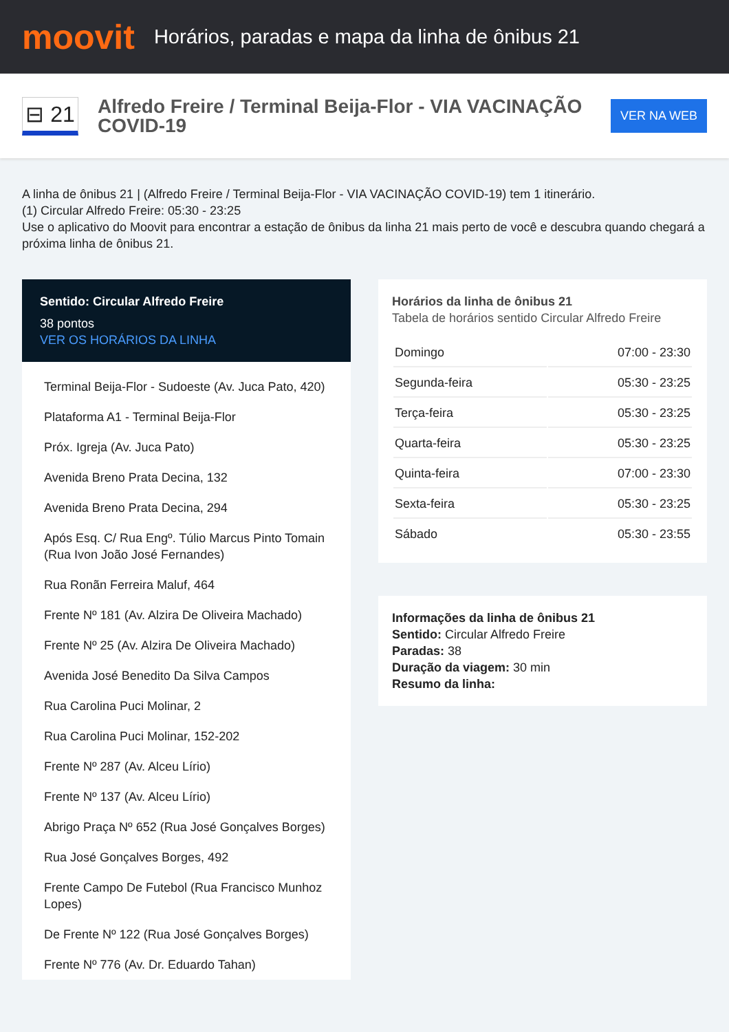moovit
Horários, paradas e mapa da linha de ônibus 21
⊟ 21
Alfredo Freire / Terminal Beija-Flor - VIA VACINAÇÃO COVID-19
VER NA WEB
A linha de ônibus 21 | (Alfredo Freire / Terminal Beija-Flor - VIA VACINAÇÃO COVID-19) tem 1 itinerário.
(1) Circular Alfredo Freire: 05:30 - 23:25
Use o aplicativo do Moovit para encontrar a estação de ônibus da linha 21 mais perto de você e descubra quando chegará a próxima linha de ônibus 21.
Sentido: Circular Alfredo Freire
38 pontos
VER OS HORÁRIOS DA LINHA
Terminal Beija-Flor - Sudoeste (Av. Juca Pato, 420)
Plataforma A1 - Terminal Beija-Flor
Próx. Igreja (Av. Juca Pato)
Avenida Breno Prata Decina, 132
Avenida Breno Prata Decina, 294
Após Esq. C/ Rua Engº. Túlio Marcus Pinto Tomain (Rua Ivon João José Fernandes)
Rua Ronãn Ferreira Maluf, 464
Frente Nº 181 (Av. Alzira De Oliveira Machado)
Frente Nº 25 (Av. Alzira De Oliveira Machado)
Avenida José Benedito Da Silva Campos
Rua Carolina Puci Molinar, 2
Rua Carolina Puci Molinar, 152-202
Frente Nº 287 (Av. Alceu Lírio)
Frente Nº 137 (Av. Alceu Lírio)
Abrigo Praça Nº 652 (Rua José Gonçalves Borges)
Rua José Gonçalves Borges, 492
Frente Campo De Futebol (Rua Francisco Munhoz Lopes)
De Frente Nº 122 (Rua José Gonçalves Borges)
Frente Nº 776 (Av. Dr. Eduardo Tahan)
Horários da linha de ônibus 21
Tabela de horários sentido Circular Alfredo Freire
| Domingo | 07:00 - 23:30 |
| Segunda-feira | 05:30 - 23:25 |
| Terça-feira | 05:30 - 23:25 |
| Quarta-feira | 05:30 - 23:25 |
| Quinta-feira | 07:00 - 23:30 |
| Sexta-feira | 05:30 - 23:25 |
| Sábado | 05:30 - 23:55 |
Informações da linha de ônibus 21
Sentido: Circular Alfredo Freire
Paradas: 38
Duração da viagem: 30 min
Resumo da linha: